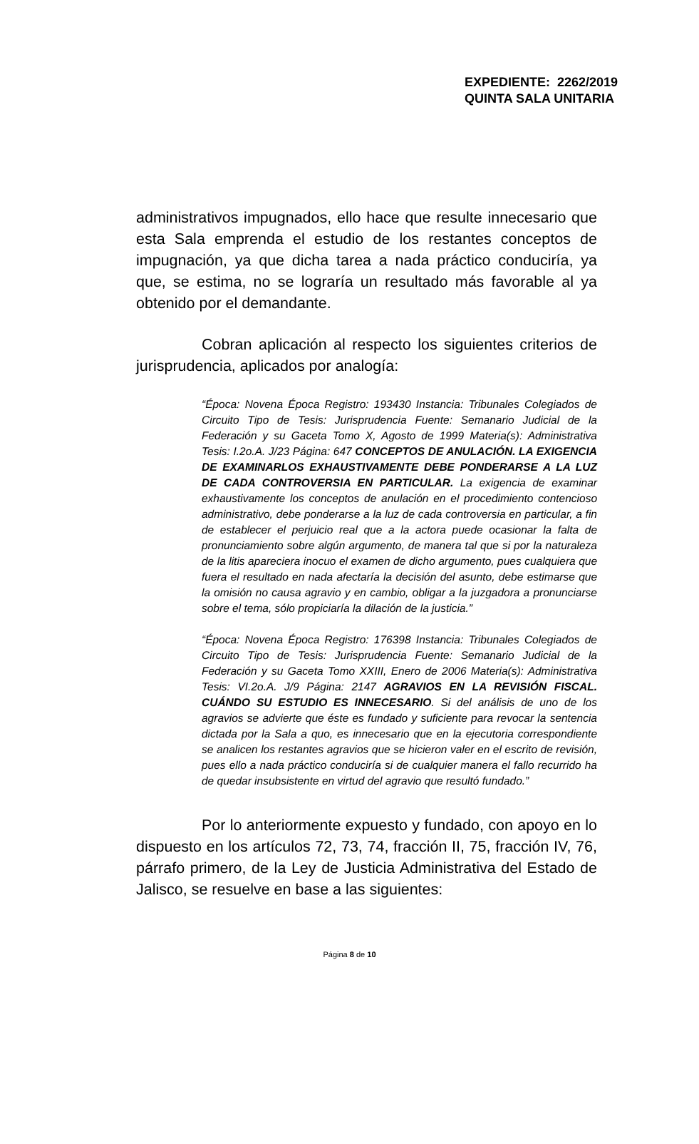EXPEDIENTE: 2262/2019
QUINTA SALA UNITARIA
administrativos impugnados, ello hace que resulte innecesario que esta Sala emprenda el estudio de los restantes conceptos de impugnación, ya que dicha tarea a nada práctico conduciría, ya que, se estima, no se lograría un resultado más favorable al ya obtenido por el demandante.
Cobran aplicación al respecto los siguientes criterios de jurisprudencia, aplicados por analogía:
“Época: Novena Época Registro: 193430 Instancia: Tribunales Colegiados de Circuito Tipo de Tesis: Jurisprudencia Fuente: Semanario Judicial de la Federación y su Gaceta Tomo X, Agosto de 1999 Materia(s): Administrativa Tesis: I.2o.A. J/23 Página: 647 CONCEPTOS DE ANULACIÓN. LA EXIGENCIA DE EXAMINARLOS EXHAUSTIVAMENTE DEBE PONDERARSE A LA LUZ DE CADA CONTROVERSIA EN PARTICULAR. La exigencia de examinar exhaustivamente los conceptos de anulación en el procedimiento contencioso administrativo, debe ponderarse a la luz de cada controversia en particular, a fin de establecer el perjuicio real que a la actora puede ocasionar la falta de pronunciamiento sobre algún argumento, de manera tal que si por la naturaleza de la litis apareciera inocuo el examen de dicho argumento, pues cualquiera que fuera el resultado en nada afectaría la decisión del asunto, debe estimarse que la omisión no causa agravio y en cambio, obligar a la juzgadora a pronunciarse sobre el tema, sólo propiciaría la dilación de la justicia.”
“Época: Novena Época Registro: 176398 Instancia: Tribunales Colegiados de Circuito Tipo de Tesis: Jurisprudencia Fuente: Semanario Judicial de la Federación y su Gaceta Tomo XXIII, Enero de 2006 Materia(s): Administrativa Tesis: VI.2o.A. J/9 Página: 2147 AGRAVIOS EN LA REVISIÓN FISCAL. CUÁNDO SU ESTUDIO ES INNECESARIO. Si del análisis de uno de los agravios se advierte que éste es fundado y suficiente para revocar la sentencia dictada por la Sala a quo, es innecesario que en la ejecutoria correspondiente se analicen los restantes agravios que se hicieron valer en el escrito de revisión, pues ello a nada práctico conduciría si de cualquier manera el fallo recurrido ha de quedar insubsistente en virtud del agravio que resultó fundado.”
Por lo anteriormente expuesto y fundado, con apoyo en lo dispuesto en los artículos 72, 73, 74, fracción II, 75, fracción IV, 76, párrafo primero, de la Ley de Justicia Administrativa del Estado de Jalisco, se resuelve en base a las siguientes:
Página 8 de 10